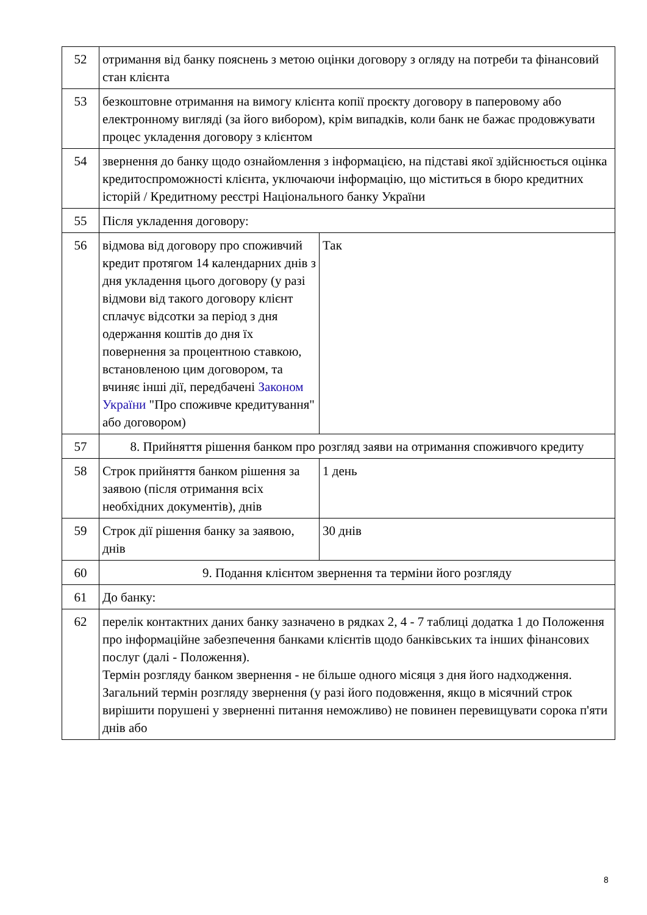| 52 | отримання від банку пояснень з метою оцінки договору з огляду на потреби та фінансовий стан клієнта | |
| 53 | безкоштовне отримання на вимогу клієнта копії проєкту договору в паперовому або електронному вигляді (за його вибором), крім випадків, коли банк не бажає продовжувати процес укладення договору з клієнтом | |
| 54 | звернення до банку щодо ознайомлення з інформацією, на підставі якої здійснюється оцінка кредитоспроможності клієнта, уключаючи інформацію, що міститься в бюро кредитних історій / Кредитному реєстрі Національного банку України | |
| 55 | Після укладення договору: | |
| 56 | відмова від договору про споживчий кредит протягом 14 календарних днів з дня укладення цього договору (у разі відмови від такого договору клієнт сплачує відсотки за період з дня одержання коштів до дня їх повернення за процентною ставкою, встановленою цим договором, та вчиняє інші дії, передбачені Законом України "Про споживче кредитування" або договором) | Так |
| 57 | 8. Прийняття рішення банком про розгляд заяви на отримання споживчого кредиту | |
| 58 | Строк прийняття банком рішення за заявою (після отримання всіх необхідних документів), днів | 1 день |
| 59 | Строк дії рішення банку за заявою, днів | 30 днів |
| 60 | 9. Подання клієнтом звернення та терміни його розгляду | |
| 61 | До банку: | |
| 62 | перелік контактних даних банку зазначено в рядках 2, 4 - 7 таблиці додатка 1 до Положення про інформаційне забезпечення банками клієнтів щодо банківських та інших фінансових послуг (далі - Положення). Термін розгляду банком звернення - не більше одного місяця з дня його надходження. Загальний термін розгляду звернення (у разі його подовження, якщо в місячний строк вирішити порушені у зверненні питання неможливо) не повинен перевищувати сорока п'яти днів або | |
8